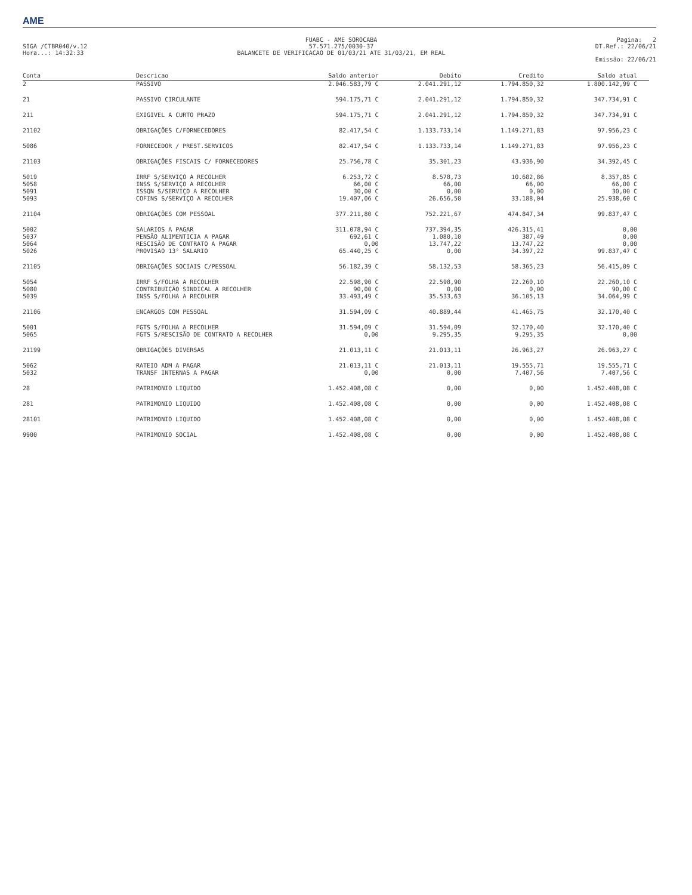AME
SIGA /CTBR040/v.12
Hora...: 14:32:33
FUABC - AME SOROCABA
57.571.275/0030-37
BALANCETE DE VERIFICACAO DE 01/03/21 ATE 31/03/21, EM REAL
Pagina: 2
DT.Ref.: 22/06/21
Emissão: 22/06/21
| Conta | Descricao | Saldo anterior | Debito | Credito | Saldo atual |
| --- | --- | --- | --- | --- | --- |
| 2 | PASSIVO | 2.046.583,79 C | 2.041.291,12 | 1.794.850,32 | 1.800.142,99 C |
| 21 | PASSIVO CIRCULANTE | 594.175,71 C | 2.041.291,12 | 1.794.850,32 | 347.734,91 C |
| 211 | EXIGIVEL A CURTO PRAZO | 594.175,71 C | 2.041.291,12 | 1.794.850,32 | 347.734,91 C |
| 21102 | OBRIGAÇÕES C/FORNECEDORES | 82.417,54 C | 1.133.733,14 | 1.149.271,83 | 97.956,23 C |
| 5086 | FORNECEDOR / PREST.SERVICOS | 82.417,54 C | 1.133.733,14 | 1.149.271,83 | 97.956,23 C |
| 21103 | OBRIGAÇÕES FISCAIS C/ FORNECEDORES | 25.756,78 C | 35.301,23 | 43.936,90 | 34.392,45 C |
| 5019 | IRRF S/SERVIÇO A RECOLHER | 6.253,72 C | 8.578,73 | 10.682,86 | 8.357,85 C |
| 5058 | INSS S/SERVIÇO A RECOLHER | 66,00 C | 66,00 | 66,00 | 66,00 C |
| 5091 | ISSQN S/SERVIÇO A RECOLHER | 30,00 C | 0,00 | 0,00 | 30,00 C |
| 5093 | COFINS S/SERVIÇO A RECOLHER | 19.407,06 C | 26.656,50 | 33.188,04 | 25.938,60 C |
| 21104 | OBRIGAÇÕES COM PESSOAL | 377.211,80 C | 752.221,67 | 474.847,34 | 99.837,47 C |
| 5002 | SALARIOS A PAGAR | 311.078,94 C | 737.394,35 | 426.315,41 | 0,00 |
| 5037 | PENSÃO ALIMENTICIA A PAGAR | 692,61 C | 1.080,10 | 387,49 | 0,00 |
| 5064 | RESCISÃO DE CONTRATO A PAGAR | 0,00 | 13.747,22 | 13.747,22 | 0,00 |
| 5026 | PROVISAO 13° SALARIO | 65.440,25 C | 0,00 | 34.397,22 | 99.837,47 C |
| 21105 | OBRIGAÇÕES SOCIAIS C/PESSOAL | 56.182,39 C | 58.132,53 | 58.365,23 | 56.415,09 C |
| 5054 | IRRF S/FOLHA A RECOLHER | 22.598,90 C | 22.598,90 | 22.260,10 | 22.260,10 C |
| 5080 | CONTRIBUIÇÃO SINDICAL A RECOLHER | 90,00 C | 0,00 | 0,00 | 90,00 C |
| 5039 | INSS S/FOLHA A RECOLHER | 33.493,49 C | 35.533,63 | 36.105,13 | 34.064,99 C |
| 21106 | ENCARGOS COM PESSOAL | 31.594,09 C | 40.889,44 | 41.465,75 | 32.170,40 C |
| 5001 | FGTS S/FOLHA A RECOLHER | 31.594,09 C | 31.594,09 | 32.170,40 | 32.170,40 C |
| 5065 | FGTS S/RESCISÃO DE CONTRATO A RECOLHER | 0,00 | 9.295,35 | 9.295,35 | 0,00 |
| 21199 | OBRIGAÇÕES DIVERSAS | 21.013,11 C | 21.013,11 | 26.963,27 | 26.963,27 C |
| 5062 | RATEIO ADM A PAGAR | 21.013,11 C | 21.013,11 | 19.555,71 | 19.555,71 C |
| 5032 | TRANSF INTERNAS A PAGAR | 0,00 | 0,00 | 7.407,56 | 7.407,56 C |
| 28 | PATRIMONIO LIQUIDO | 1.452.408,08 C | 0,00 | 0,00 | 1.452.408,08 C |
| 281 | PATRIMONIO LIQUIDO | 1.452.408,08 C | 0,00 | 0,00 | 1.452.408,08 C |
| 28101 | PATRIMONIO LIQUIDO | 1.452.408,08 C | 0,00 | 0,00 | 1.452.408,08 C |
| 9900 | PATRIMONIO SOCIAL | 1.452.408,08 C | 0,00 | 0,00 | 1.452.408,08 C |